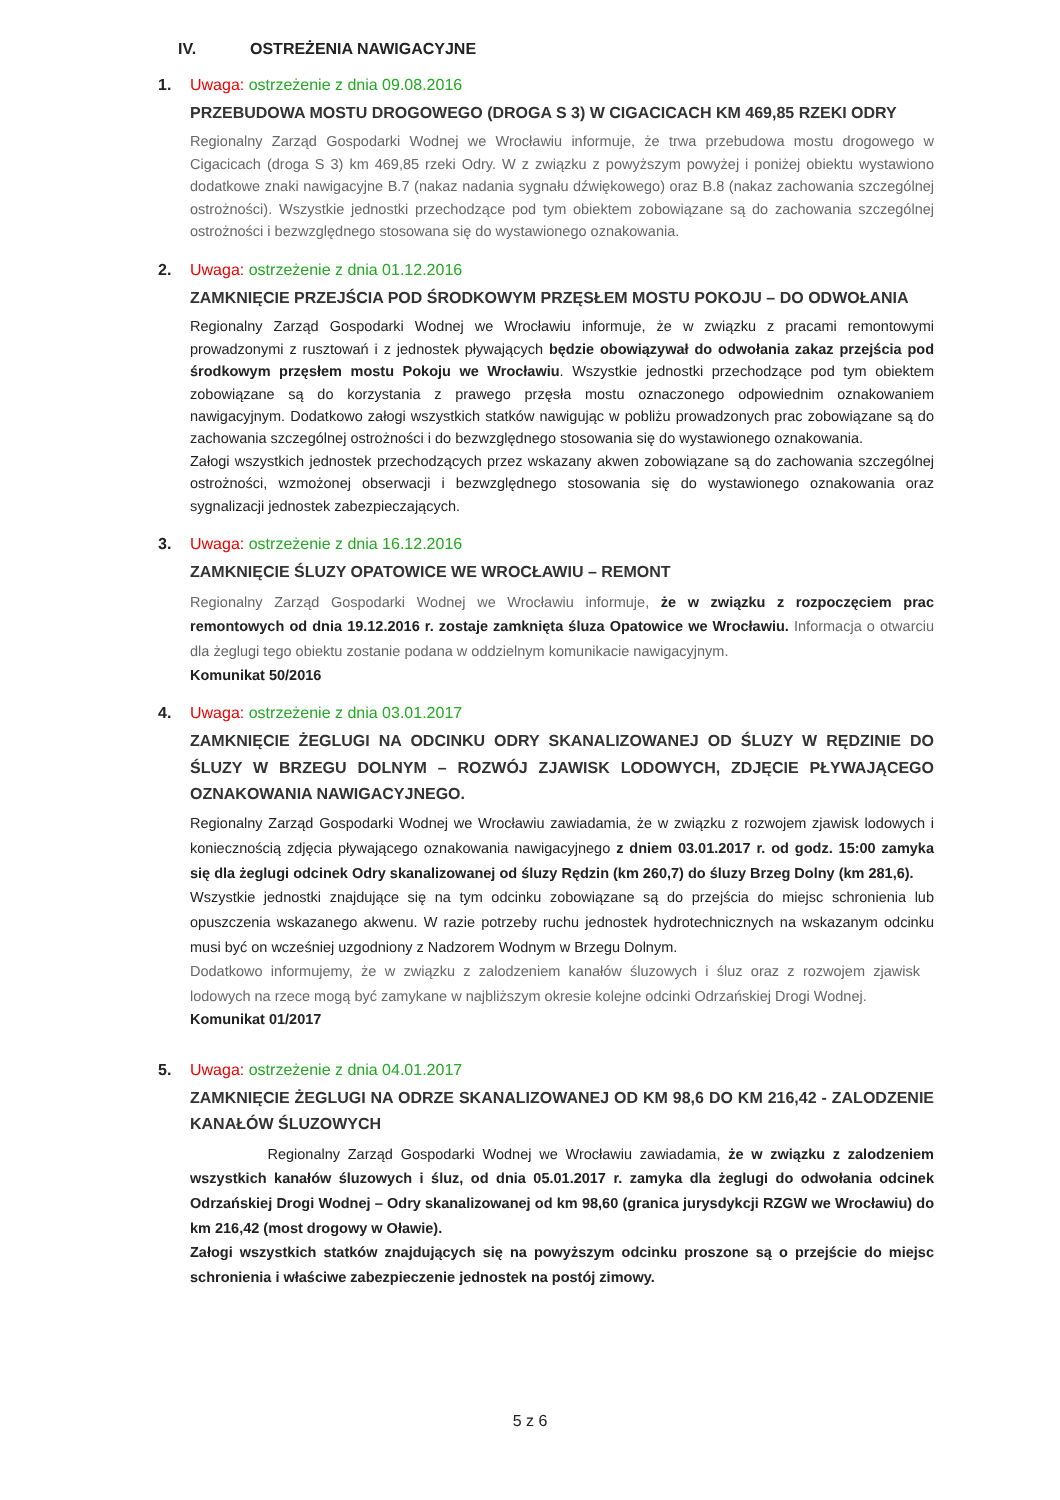IV. OSTREŻENIA NAWIGACYJNE
1. Uwaga: ostrzeżenie z dnia 09.08.2016
PRZEBUDOWA MOSTU DROGOWEGO (DROGA S 3) W CIGACICACH KM 469,85 RZEKI ODRY
Regionalny Zarząd Gospodarki Wodnej we Wrocławiu informuje, że trwa przebudowa mostu drogowego w Cigacicach (droga S 3) km 469,85 rzeki Odry. W z związku z powyższym powyżej i poniżej obiektu wystawiono dodatkowe znaki nawigacyjne B.7 (nakaz nadania sygnału dźwiękowego) oraz B.8 (nakaz zachowania szczególnej ostrożności). Wszystkie jednostki przechodzące pod tym obiektem zobowiązane są do zachowania szczególnej ostrożności i bezwzględnego stosowana się do wystawionego oznakowania.
2. Uwaga: ostrzeżenie z dnia 01.12.2016
ZAMKNIĘCIE PRZEJŚCIA POD ŚRODKOWYM PRZĘSŁEM MOSTU POKOJU – DO ODWOŁANIA
Regionalny Zarząd Gospodarki Wodnej we Wrocławiu informuje, że w związku z pracami remontowymi prowadzonymi z rusztowań i z jednostek pływających będzie obowiązywał do odwołania zakaz przejścia pod środkowym przęsłem mostu Pokoju we Wrocławiu. Wszystkie jednostki przechodzące pod tym obiektem zobowiązane są do korzystania z prawego przęsła mostu oznaczonego odpowiednim oznakowaniem nawigacyjnym. Dodatkowo załogi wszystkich statków nawigując w pobliżu prowadzonych prac zobowiązane są do zachowania szczególnej ostrożności i do bezwzględnego stosowania się do wystawionego oznakowania.
Załogi wszystkich jednostek przechodzących przez wskazany akwen zobowiązane są do zachowania szczególnej ostrożności, wzmożonej obserwacji i bezwzględnego stosowania się do wystawionego oznakowania oraz sygnalizacji jednostek zabezpieczających.
3. Uwaga: ostrzeżenie z dnia 16.12.2016
ZAMKNIĘCIE ŚLUZY OPATOWICE WE WROCŁAWIU – REMONT
Regionalny Zarząd Gospodarki Wodnej we Wrocławiu informuje, że w związku z rozpoczęciem prac remontowych od dnia 19.12.2016 r. zostaje zamknięta śluza Opatowice we Wrocławiu. Informacja o otwarciu dla żeglugi tego obiektu zostanie podana w oddzielnym komunikacie nawigacyjnym.
Komunikat 50/2016
4. Uwaga: ostrzeżenie z dnia 03.01.2017
ZAMKNIĘCIE ŻEGLUGI NA ODCINKU ODRY SKANALIZOWANEJ OD ŚLUZY W RĘDZINIE DO ŚLUZY W BRZEGU DOLNYM – ROZWÓJ ZJAWISK LODOWYCH, ZDJĘCIE PŁYWAJĄCEGO OZNAKOWANIA NAWIGACYJNEGO.
Regionalny Zarząd Gospodarki Wodnej we Wrocławiu zawiadamia, że w związku z rozwojem zjawisk lodowych i koniecznością zdjęcia pływającego oznakowania nawigacyjnego z dniem 03.01.2017 r. od godz. 15:00 zamyka się dla żeglugi odcinek Odry skanalizowanej od śluzy Rędzin (km 260,7) do śluzy Brzeg Dolny (km 281,6).
Wszystkie jednostki znajdujące się na tym odcinku zobowiązane są do przejścia do miejsc schronienia lub opuszczenia wskazanego akwenu. W razie potrzeby ruchu jednostek hydrotechnicznych na wskazanym odcinku musi być on wcześniej uzgodniony z Nadzorem Wodnym w Brzegu Dolnym.
Dodatkowo informujemy, że w związku z zalodzeniem kanałów śluzowych i śluz oraz z rozwojem zjawisk lodowych na rzece mogą być zamykane w najbliższym okresie kolejne odcinki Odrzańskiej Drogi Wodnej.
Komunikat 01/2017
5. Uwaga: ostrzeżenie z dnia 04.01.2017
ZAMKNIĘCIE ŻEGLUGI NA ODRZE SKANALIZOWANEJ OD KM 98,6 DO KM 216,42 - ZALODZENIE KANAŁÓW ŚLUZOWYCH
Regionalny Zarząd Gospodarki Wodnej we Wrocławiu zawiadamia, że w związku z zalodzeniem wszystkich kanałów śluzowych i śluz, od dnia 05.01.2017 r. zamyka dla żeglugi do odwołania odcinek Odrzańskiej Drogi Wodnej – Odry skanalizowanej od km 98,60 (granica jurysdykcji RZGW we Wrocławiu) do km 216,42 (most drogowy w Oławie).
Załogi wszystkich statków znajdujących się na powyższym odcinku proszone są o przejście do miejsc schronienia i właściwe zabezpieczenie jednostek na postój zimowy.
5 z 6